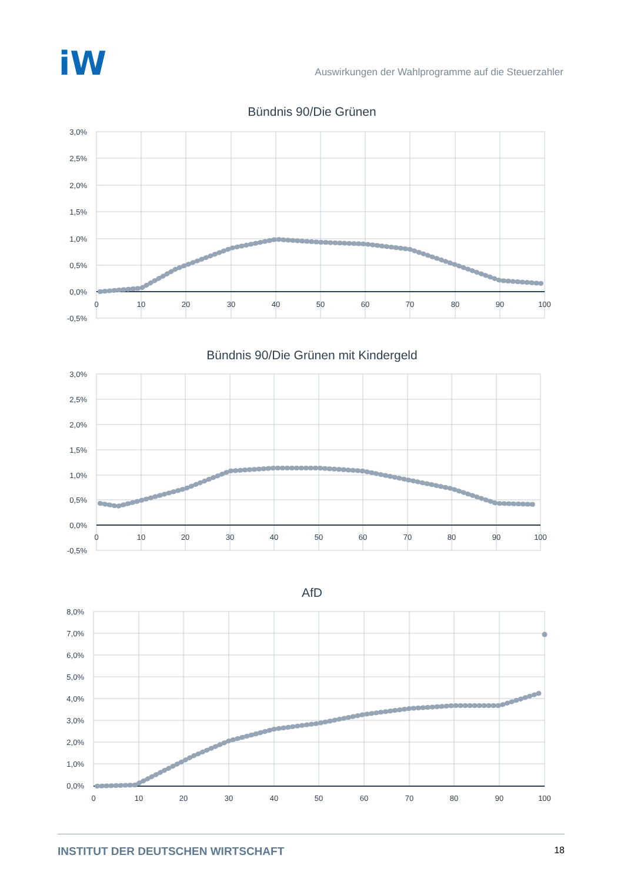iW
Auswirkungen der Wahlprogramme auf die Steuerzahler
Bündnis 90/Die Grünen
3,0%
2,5%
2,0%
1,5%
1,0%
0,5%
0,0%
-0,5%
0
10
20
30
40
50
60
70
80
90
100
Bündnis 90/Die Grünen mit Kindergeld
3,0%
2,5%
2,0%
1,5%
1,0%
0,5%
0,0%
-0,5%
0
10
20
30
40
50
60
70
80
90
100
AfD
8,0%
7,0%
6,0%
5,0%
4,0%
3,0%
2,0%
1,0%
0,0%
0
10
20
30
40
50
60
70
80
90
100
INSTITUT DER DEUTSCHEN WIRTSCHAFT 18